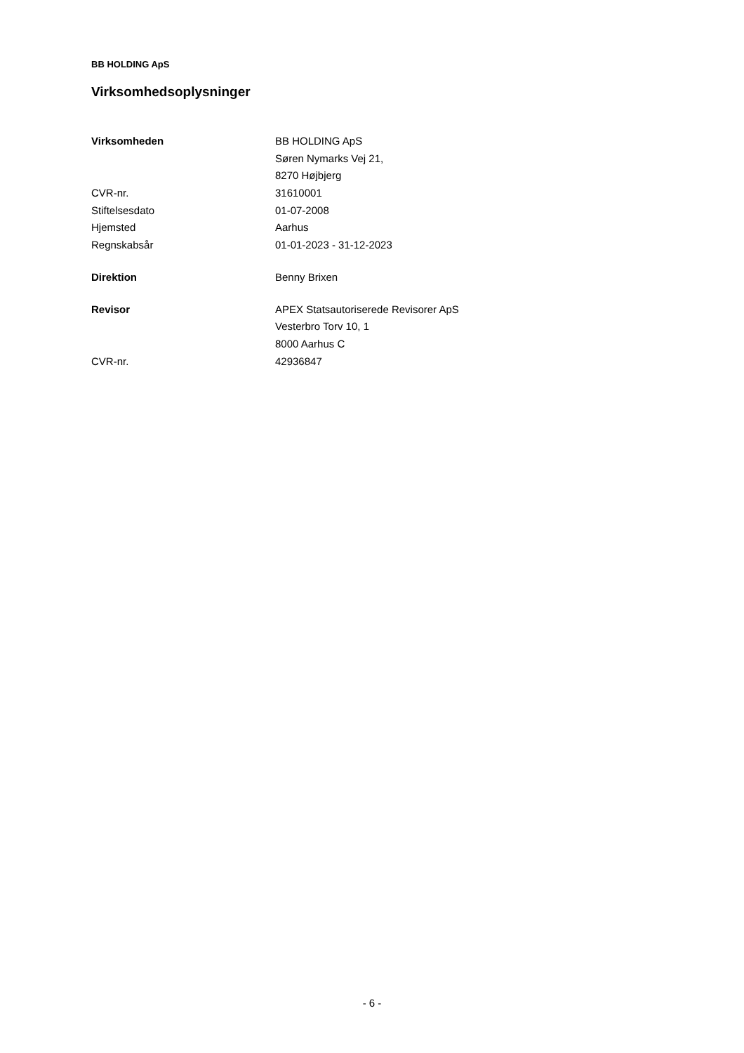BB HOLDING ApS
Virksomhedsoplysninger
| Virksomheden | BB HOLDING ApS |
| | Søren Nymarks Vej 21, |
| | 8270 Højbjerg |
| CVR-nr. | 31610001 |
| Stiftelsesdato | 01-07-2008 |
| Hjemsted | Aarhus |
| Regnskabsår | 01-01-2023 - 31-12-2023 |
| Direktion | Benny Brixen |
| Revisor | APEX Statsautoriserede Revisorer ApS |
| | Vesterbro Torv 10, 1 |
| | 8000 Aarhus C |
| CVR-nr. | 42936847 |
- 6 -